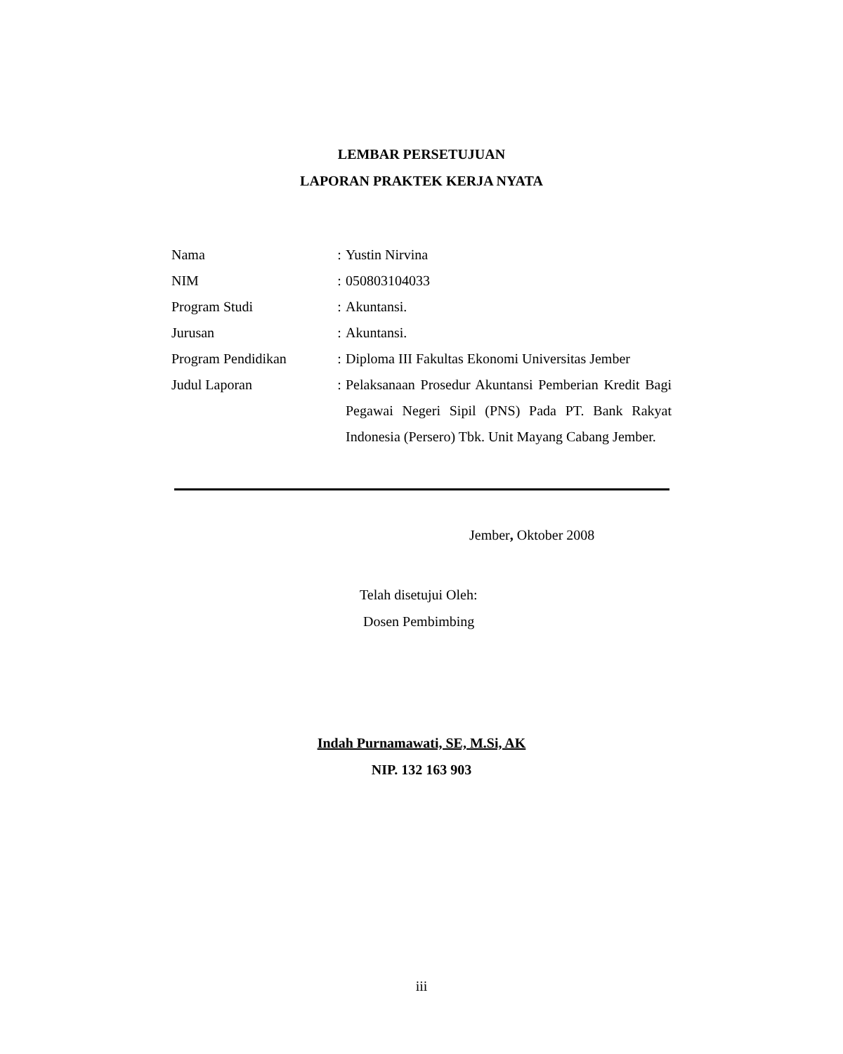LEMBAR PERSETUJUAN
LAPORAN PRAKTEK KERJA NYATA
| Nama | : | Yustin Nirvina |
| NIM | : | 050803104033 |
| Program Studi | : | Akuntansi. |
| Jurusan | : | Akuntansi. |
| Program Pendidikan | : | Diploma III Fakultas Ekonomi Universitas Jember |
| Judul Laporan | : | Pelaksanaan Prosedur Akuntansi Pemberian Kredit Bagi Pegawai Negeri Sipil (PNS) Pada PT. Bank Rakyat Indonesia (Persero) Tbk. Unit Mayang Cabang Jember. |
Jember, Oktober 2008
Telah disetujui Oleh:
Dosen Pembimbing
Indah Purnamawati, SE, M.Si, AK
NIP. 132 163 903
iii